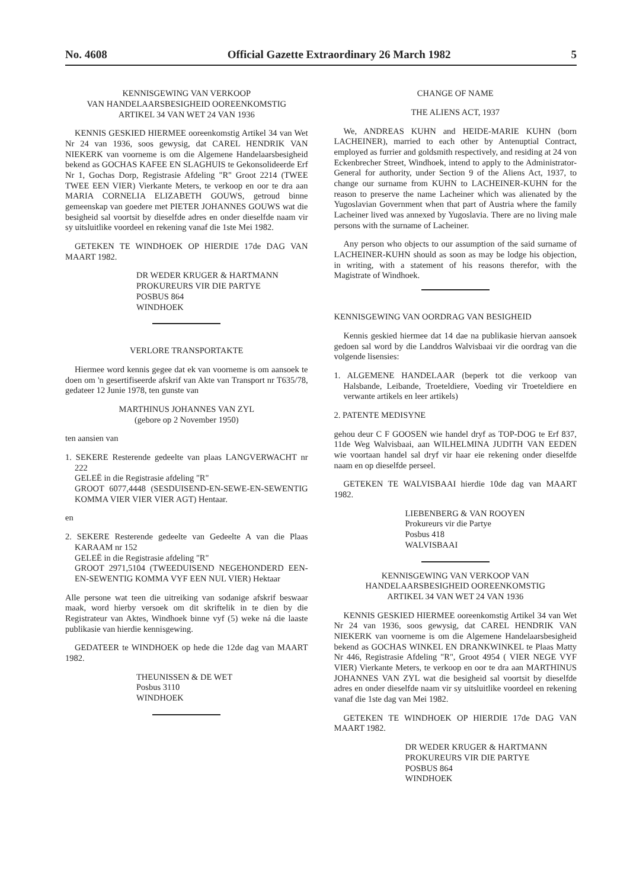No. 4608 Official Gazette Extraordinary 26 March 1982 5
KENNISGEWING VAN VERKOOP
VAN HANDELAARSBESIGHEID OOREENKOMSTIG
ARTIKEL 34 VAN WET 24 VAN 1936
KENNIS GESKIED HIERMEE ooreenkomstig Artikel 34 van Wet Nr 24 van 1936, soos gewysig, dat CAREL HENDRIK VAN NIEKERK van voorneme is om die Algemene Handelaarsbesigheid bekend as GOCHAS KAFEE EN SLAGHUIS te Gekonsolideerde Erf Nr 1, Gochas Dorp, Registrasie Afdeling "R" Groot 2214 (TWEE TWEE EEN VIER) Vierkante Meters, te verkoop en oor te dra aan MARIA CORNELIA ELIZABETH GOUWS, getroud binne gemeenskap van goedere met PIETER JOHANNES GOUWS wat die besigheid sal voortsit by dieselfde adres en onder dieselfde naam vir sy uitsluitlike voordeel en rekening vanaf die 1ste Mei 1982.
GETEKEN TE WINDHOEK OP HIERDIE 17de DAG VAN MAART 1982.
DR WEDER KRUGER & HARTMANN
PROKUREURS VIR DIE PARTYE
POSBUS 864
WINDHOEK
VERLORE TRANSPORTAKTE
Hiermee word kennis gegee dat ek van voorneme is om aansoek te doen om 'n gesertifiseerde afskrif van Akte van Transport nr T635/78, gedateer 12 Junie 1978, ten gunste van
MARTHINUS JOHANNES VAN ZYL
(gebore op 2 November 1950)
ten aansien van
1. SEKERE Resterende gedeelte van plaas LANGVERWACHT nr 222
GELEË in die Registrasie afdeling "R"
GROOT 6077,4448 (SESDUISEND-EN-SEWE-EN-SEWENTIG KOMMA VIER VIER VIER AGT) Hentaar.
en
2. SEKERE Resterende gedeelte van Gedeelte A van die Plaas KARAAM nr 152
GELEË in die Registrasie afdeling "R"
GROOT 2971,5104 (TWEEDUISEND NEGEHONDERD EEN-EN-SEWENTIG KOMMA VYF EEN NUL VIER) Hektaar
Alle persone wat teen die uitreiking van sodanige afskrif beswaar maak, word hierby versoek om dit skriftelik in te dien by die Registrateur van Aktes, Windhoek binne vyf (5) weke ná die laaste publikasie van hierdie kennisgewing.
GEDATEER te WINDHOEK op hede die 12de dag van MAART 1982.
THEUNISSEN & DE WET
Posbus 3110
WINDHOEK
CHANGE OF NAME
THE ALIENS ACT, 1937
We, ANDREAS KUHN and HEIDE-MARIE KUHN (born LACHEINER), married to each other by Antenuptial Contract, employed as furrier and goldsmith respectively, and residing at 24 von Eckenbrecher Street, Windhoek, intend to apply to the Administrator-General for authority, under Section 9 of the Aliens Act, 1937, to change our surname from KUHN to LACHEINER-KUHN for the reason to preserve the name Lacheiner which was alienated by the Yugoslavian Government when that part of Austria where the family Lacheiner lived was annexed by Yugoslavia. There are no living male persons with the surname of Lacheiner.
Any person who objects to our assumption of the said surname of LACHEINER-KUHN should as soon as may be lodge his objection, in writing, with a statement of his reasons therefor, with the Magistrate of Windhoek.
KENNISGEWING VAN OORDRAG VAN BESIGHEID
Kennis geskied hiermee dat 14 dae na publikasie hiervan aansoek gedoen sal word by die Landdros Walvisbaai vir die oordrag van die volgende lisensies:
1. ALGEMENE HANDELAAR (beperk tot die verkoop van Halsbande, Leibande, Troeteldiere, Voeding vir Troeteldiere en verwante artikels en leer artikels)
2. PATENTE MEDISYNE
gehou deur C F GOOSEN wie handel dryf as TOP-DOG te Erf 837, 11de Weg Walvisbaai, aan WILHELMINA JUDITH VAN EEDEN wie voortaan handel sal dryf vir haar eie rekening onder dieselfde naam en op dieselfde perseel.
GETEKEN TE WALVISBAAI hierdie 10de dag van MAART 1982.
LIEBENBERG & VAN ROOYEN
Prokureurs vir die Partye
Posbus 418
WALVISBAAI
KENNISGEWING VAN VERKOOP VAN
HANDELAARSBESIGHEID OOREENKOMSTIG
ARTIKEL 34 VAN WET 24 VAN 1936
KENNIS GESKIED HIERMEE ooreenkomstig Artikel 34 van Wet Nr 24 van 1936, soos gewysig, dat CAREL HENDRIK VAN NIEKERK van voorneme is om die Algemene Handelaarsbesigheid bekend as GOCHAS WINKEL EN DRANKWINKEL te Plaas Matty Nr 446, Registrasie Afdeling "R", Groot 4954 ( VIER NEGE VYF VIER) Vierkante Meters, te verkoop en oor te dra aan MARTHINUS JOHANNES VAN ZYL wat die besigheid sal voortsit by dieselfde adres en onder dieselfde naam vir sy uitsluitlike voordeel en rekening vanaf die 1ste dag van Mei 1982.
GETEKEN TE WINDHOEK OP HIERDIE 17de DAG VAN MAART 1982.
DR WEDER KRUGER & HARTMANN
PROKUREURS VIR DIE PARTYE
POSBUS 864
WINDHOEK